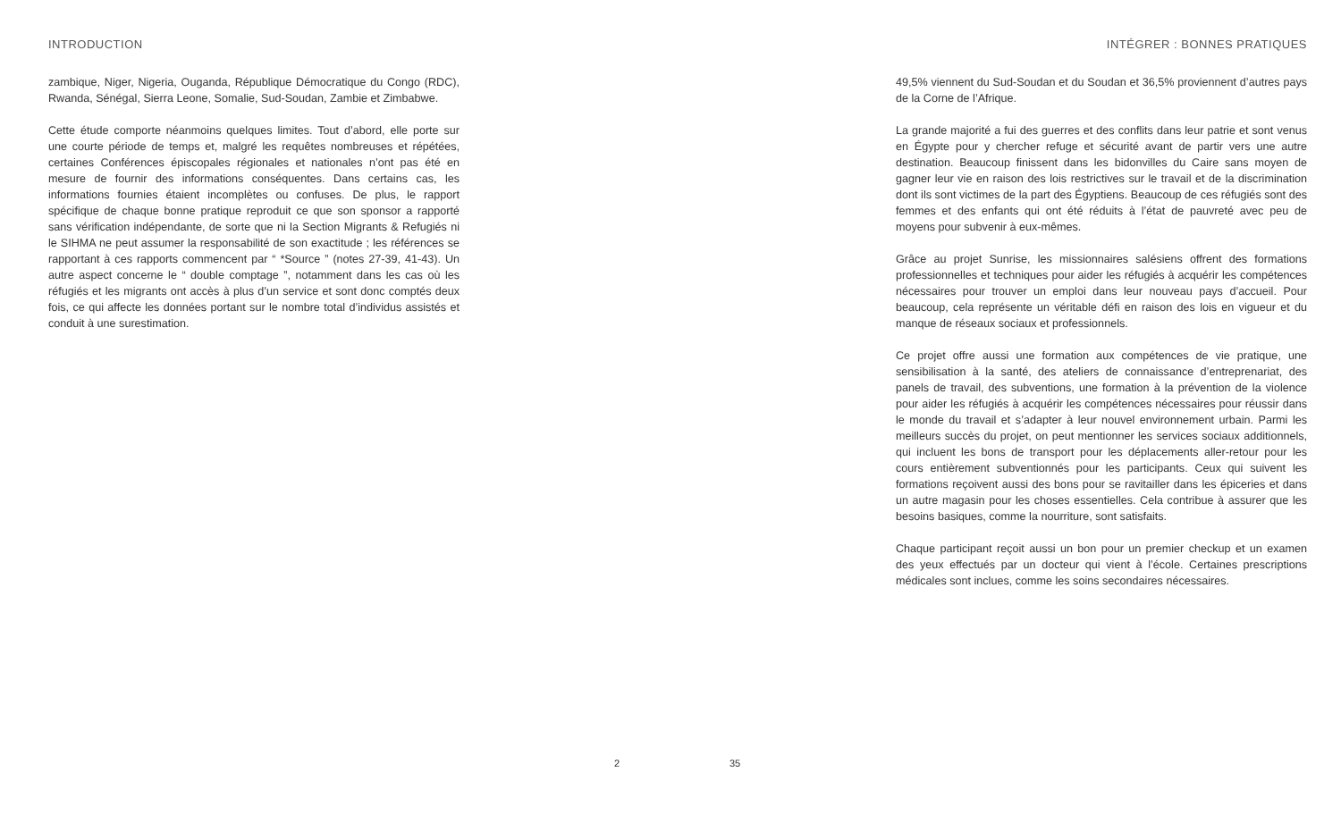INTRODUCTION
zambique, Niger, Nigeria, Ouganda, République Démocratique du Congo (RDC), Rwanda, Sénégal, Sierra Leone, Somalie, Sud-Soudan, Zambie et Zimbabwe.
Cette étude comporte néanmoins quelques limites. Tout d’abord, elle porte sur une courte période de temps et, malgré les requêtes nombreuses et répétées, certaines Conférences épiscopales régionales et nationales n’ont pas été en mesure de fournir des informations conséquentes. Dans certains cas, les informations fournies étaient incomplètes ou confuses. De plus, le rapport spécifique de chaque bonne pratique reproduit ce que son sponsor a rapporté sans vérification indépendante, de sorte que ni la Section Migrants & Refugiés ni le SIHMA ne peut assumer la responsabilité de son exactitude ; les références se rapportant à ces rapports commencent par “ *Source ” (notes 27-39, 41-43). Un autre aspect concerne le “ double comptage ”, notamment dans les cas où les réfugiés et les migrants ont accès à plus d’un service et sont donc comptés deux fois, ce qui affecte les données portant sur le nombre total d’individus assistés et conduit à une surestimation.
INTÉGRER : BONNES PRATIQUES
49,5% viennent du Sud-Soudan et du Soudan et 36,5% proviennent d’autres pays de la Corne de l’Afrique.
La grande majorité a fui des guerres et des conflits dans leur patrie et sont venus en Égypte pour y chercher refuge et sécurité avant de partir vers une autre destination. Beaucoup finissent dans les bidonvilles du Caire sans moyen de gagner leur vie en raison des lois restrictives sur le travail et de la discrimination dont ils sont victimes de la part des Égyptiens. Beaucoup de ces réfugiés sont des femmes et des enfants qui ont été réduits à l’état de pauvreté avec peu de moyens pour subvenir à eux-mêmes.
Grâce au projet Sunrise, les missionnaires salésiens offrent des formations professionnelles et techniques pour aider les réfugiés à acquérir les compétences nécessaires pour trouver un emploi dans leur nouveau pays d’accueil. Pour beaucoup, cela représente un véritable défi en raison des lois en vigueur et du manque de réseaux sociaux et professionnels.
Ce projet offre aussi une formation aux compétences de vie pratique, une sensibilisation à la santé, des ateliers de connaissance d’entreprenariat, des panels de travail, des subventions, une formation à la prévention de la violence pour aider les réfugiés à acquérir les compétences nécessaires pour réussir dans le monde du travail et s’adapter à leur nouvel environnement urbain. Parmi les meilleurs succès du projet, on peut mentionner les services sociaux additionnels, qui incluent les bons de transport pour les déplacements aller-retour pour les cours entièrement subventionnés pour les participants. Ceux qui suivent les formations reçoivent aussi des bons pour se ravitailler dans les épiceries et dans un autre magasin pour les choses essentielles. Cela contribue à assurer que les besoins basiques, comme la nourriture, sont satisfaits.
Chaque participant reçoit aussi un bon pour un premier checkup et un examen des yeux effectués par un docteur qui vient à l’école. Certaines prescriptions médicales sont inclues, comme les soins secondaires nécessaires.
2 35